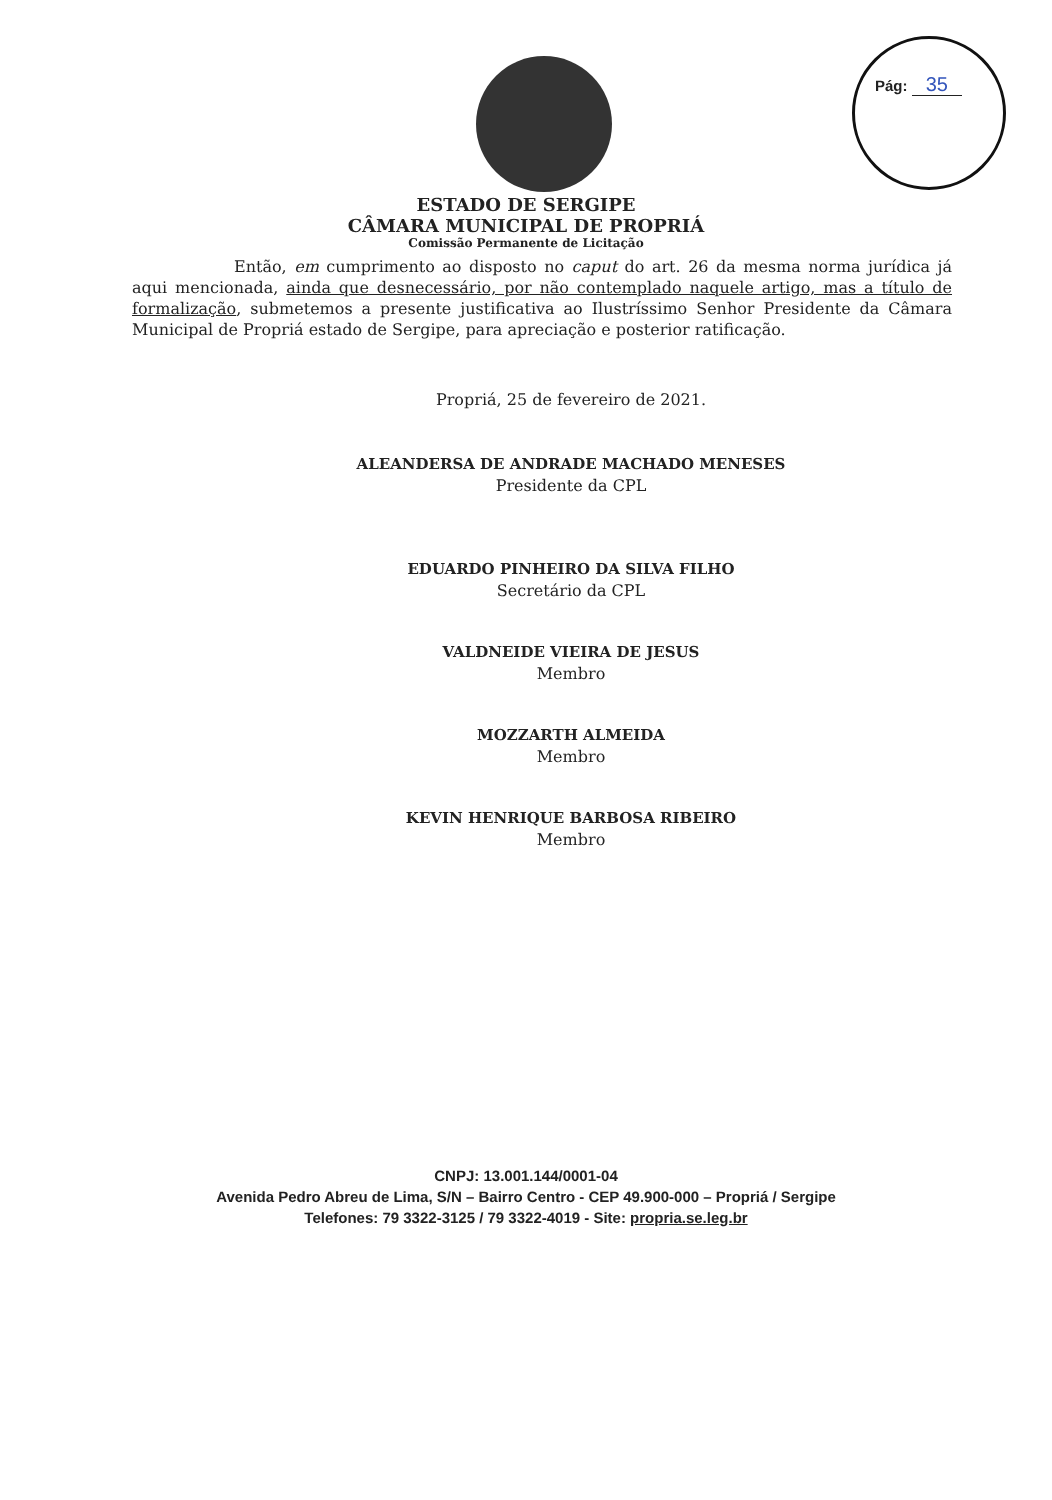Pág: 35
ESTADO DE SERGIPE
CÂMARA MUNICIPAL DE PROPRIÁ
Comissão Permanente de Licitação
Então, em cumprimento ao disposto no caput do art. 26 da mesma norma jurídica já aqui mencionada, ainda que desnecessário, por não contemplado naquele artigo, mas a título de formalização, submetemos a presente justificativa ao Ilustríssimo Senhor Presidente da Câmara Municipal de Propriá estado de Sergipe, para apreciação e posterior ratificação.
Propriá, 25 de fevereiro de 2021.
ALEANDERSA DE ANDRADE MACHADO MENESES
Presidente da CPL
EDUARDO PINHEIRO DA SILVA FILHO
Secretário da CPL
VALDNEIDE VIEIRA DE JESUS
Membro
MOZZARTH ALMEIDA
Membro
KEVIN HENRIQUE BARBOSA RIBEIRO
Membro
CNPJ: 13.001.144/0001-04
Avenida Pedro Abreu de Lima, S/N – Bairro Centro - CEP 49.900-000 – Propriá / Sergipe
Telefones: 79 3322-3125 / 79 3322-4019 - Site: propria.se.leg.br